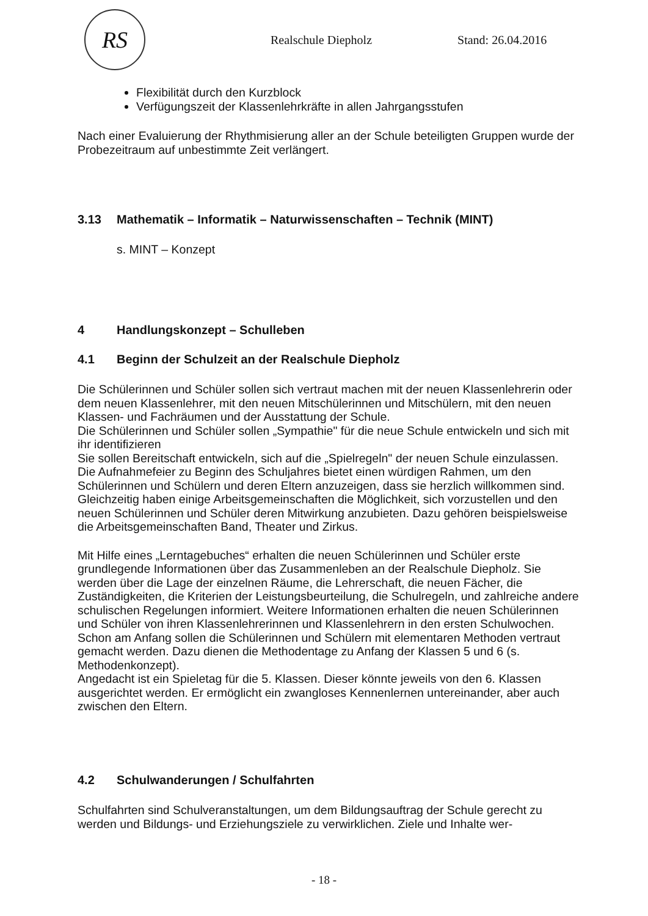RS
Realschule Diepholz Stand: 26.04.2016
Flexibilität durch den Kurzblock
Verfügungszeit der Klassenlehrkräfte in allen Jahrgangsstufen
Nach einer Evaluierung der Rhythmisierung aller an der Schule beteiligten Gruppen wurde der Probezeitraum auf unbestimmte Zeit verlängert.
3.13 Mathematik – Informatik – Naturwissenschaften – Technik (MINT)
s. MINT – Konzept
4 Handlungskonzept – Schulleben
4.1 Beginn der Schulzeit an der Realschule Diepholz
Die Schülerinnen und Schüler sollen sich vertraut machen mit der neuen Klassenlehrerin oder dem neuen Klassenlehrer, mit den neuen Mitschülerinnen und Mitschülern, mit den neuen Klassen- und Fachräumen und der Ausstattung der Schule.
Die Schülerinnen und Schüler sollen „Sympathie" für die neue Schule entwickeln und sich mit ihr identifizieren
Sie sollen Bereitschaft entwickeln, sich auf die „Spielregeln" der neuen Schule einzulassen.
Die Aufnahmefeier zu Beginn des Schuljahres bietet einen würdigen Rahmen, um den Schülerinnen und Schülern und deren Eltern anzuzeigen, dass sie herzlich willkommen sind. Gleichzeitig haben einige Arbeitsgemeinschaften die Möglichkeit, sich vorzustellen und den neuen Schülerinnen und Schüler deren Mitwirkung anzubieten. Dazu gehören beispielsweise die Arbeitsgemeinschaften Band, Theater und Zirkus.
Mit Hilfe eines „Lerntagebuches“ erhalten die neuen Schülerinnen und Schüler erste grundlegende Informationen über das Zusammenleben an der Realschule Diepholz. Sie werden über die Lage der einzelnen Räume, die Lehrerschaft, die neuen Fächer, die Zuständigkeiten, die Kriterien der Leistungsbeurteilung, die Schulregeln, und zahlreiche andere schulischen Regelungen informiert. Weitere Informationen erhalten die neuen Schülerinnen und Schüler von ihren Klassenlehrerinnen und Klassenlehrern in den ersten Schulwochen.
Schon am Anfang sollen die Schülerinnen und Schülern mit elementaren Methoden vertraut gemacht werden. Dazu dienen die Methodentage zu Anfang der Klassen 5 und 6 (s. Methodenkonzept).
Angedacht ist ein Spieletag für die 5. Klassen. Dieser könnte jeweils von den 6. Klassen ausgerichtet werden. Er ermöglicht ein zwangloses Kennenlernen untereinander, aber auch zwischen den Eltern.
4.2 Schulwanderungen / Schulfahrten
Schulfahrten sind Schulveranstaltungen, um dem Bildungsauftrag der Schule gerecht zu werden und Bildungs- und Erziehungsziele zu verwirklichen. Ziele und Inhalte wer-
- 18 -